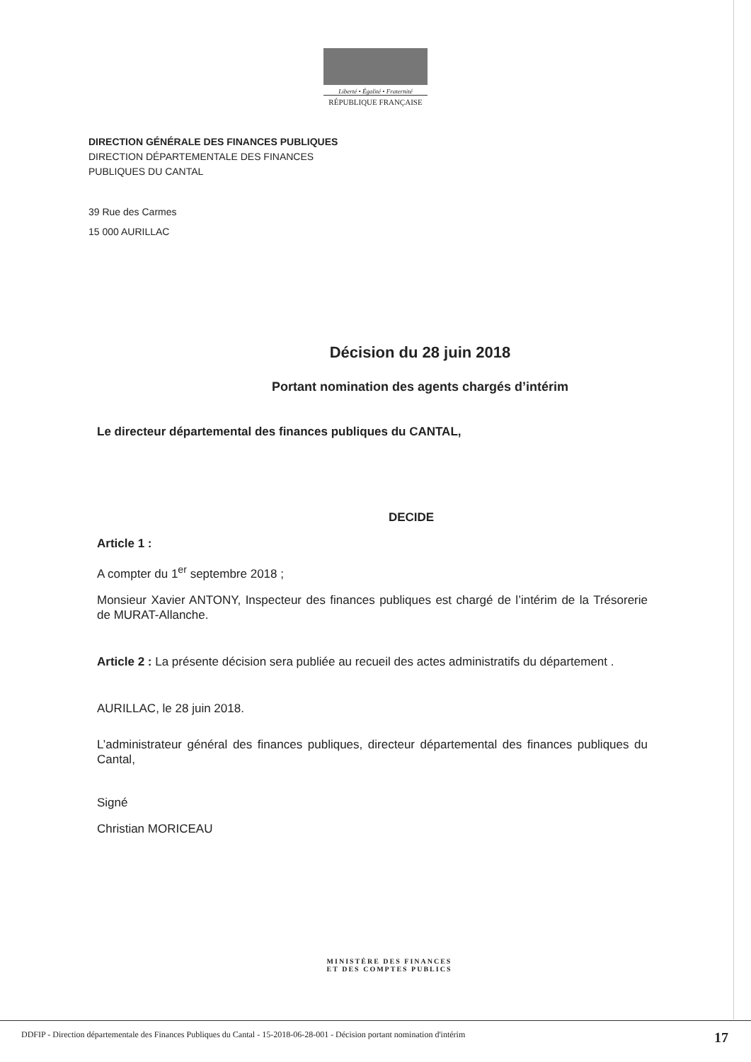Liberté • Égalité • Fraternité
RÉPUBLIQUE FRANÇAISE
DIRECTION GÉNÉRALE DES FINANCES PUBLIQUES
DIRECTION DÉPARTEMENTALE DES FINANCES
PUBLIQUES DU CANTAL
39 Rue des Carmes
15 000 AURILLAC
Décision du 28 juin 2018
Portant nomination des agents chargés d’intérim
Le directeur départemental des finances publiques du CANTAL,
DECIDE
Article 1 :
A compter du 1<sup>er</sup> septembre 2018 ;
Monsieur Xavier ANTONY, Inspecteur des finances publiques est chargé de l’intérim de la Trésorerie de MURAT-Allanche.
Article 2 : La présente décision sera publiée au recueil des actes administratifs du département .
AURILLAC, le 28 juin 2018.
L’administrateur général des finances publiques, directeur départemental des finances publiques du Cantal,
Signé
Christian MORICEAU
MINISTÈRE DES FINANCES
ET DES COMPTES PUBLICS
DDFIP - Direction départementale des Finances Publiques du Cantal - 15-2018-06-28-001 - Décision portant nomination d'intérim 17